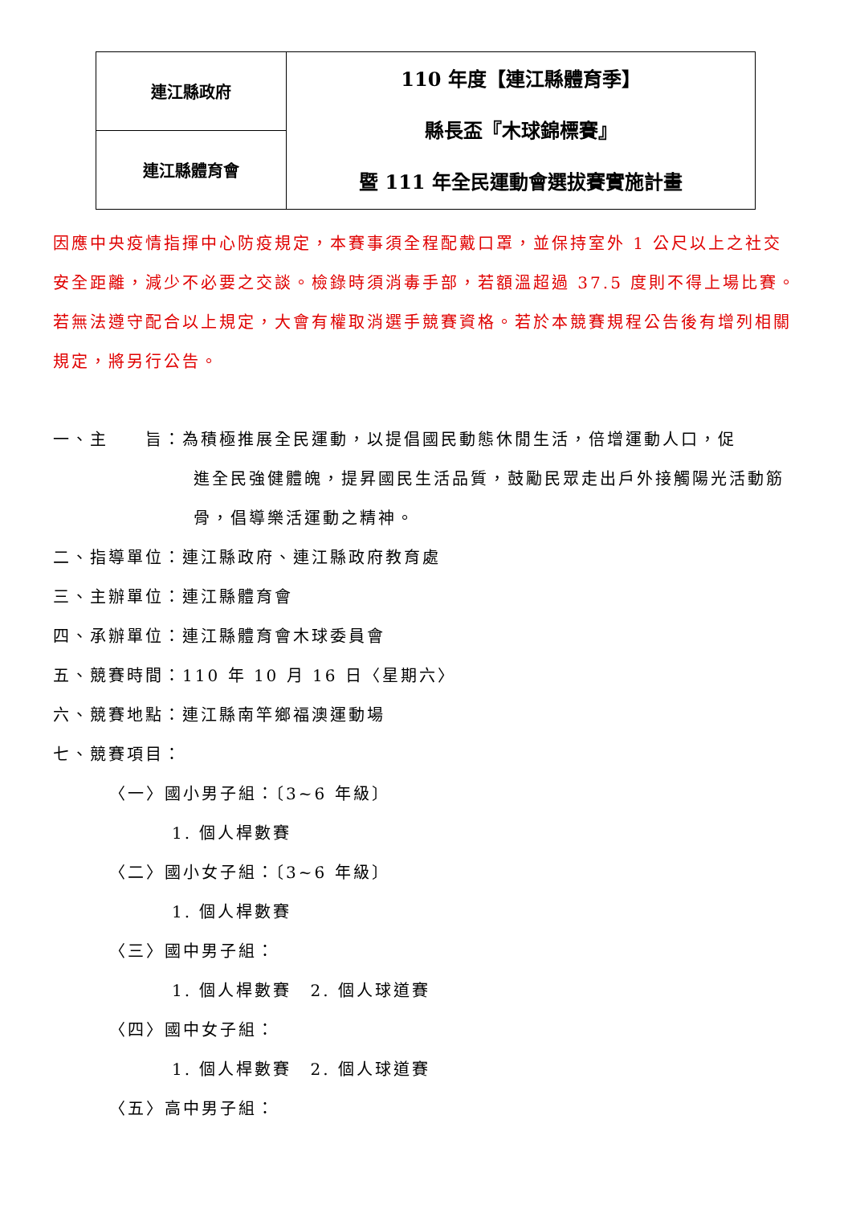| 連江縣政府 | 110 年度【連江縣體育季】 縣長盃『木球錦標賽』 暨 111 年全民運動會選拔賽實施計畫 |
| 連江縣體育會 | |
因應中央疫情指揮中心防疫規定，本賽事須全程配戴口罩，並保持室外 1 公尺以上之社交安全距離，減少不必要之交談。檢錄時須消毒手部，若額溫超過 37.5 度則不得上場比賽。若無法遵守配合以上規定，大會有權取消選手競賽資格。若於本競賽規程公告後有增列相關規定，將另行公告。
一、主　　旨：為積極推展全民運動，以提倡國民動態休閒生活，倍增運動人口，促
進全民強健體魄，提昇國民生活品質，鼓勵民眾走出戶外接觸陽光活動筋骨，倡導樂活運動之精神。
二、指導單位：連江縣政府、連江縣政府教育處
三、主辦單位：連江縣體育會
四、承辦單位：連江縣體育會木球委員會
五、競賽時間：110 年 10 月 16 日〈星期六〉
六、競賽地點：連江縣南竿鄉福澳運動場
七、競賽項目：
〈一〉國小男子組：〔3~6 年級〕
1. 個人桿數賽
〈二〉國小女子組：〔3~6 年級〕
1. 個人桿數賽
〈三〉國中男子組：
1. 個人桿數賽　2. 個人球道賽
〈四〉國中女子組：
1. 個人桿數賽　2. 個人球道賽
〈五〉高中男子組：